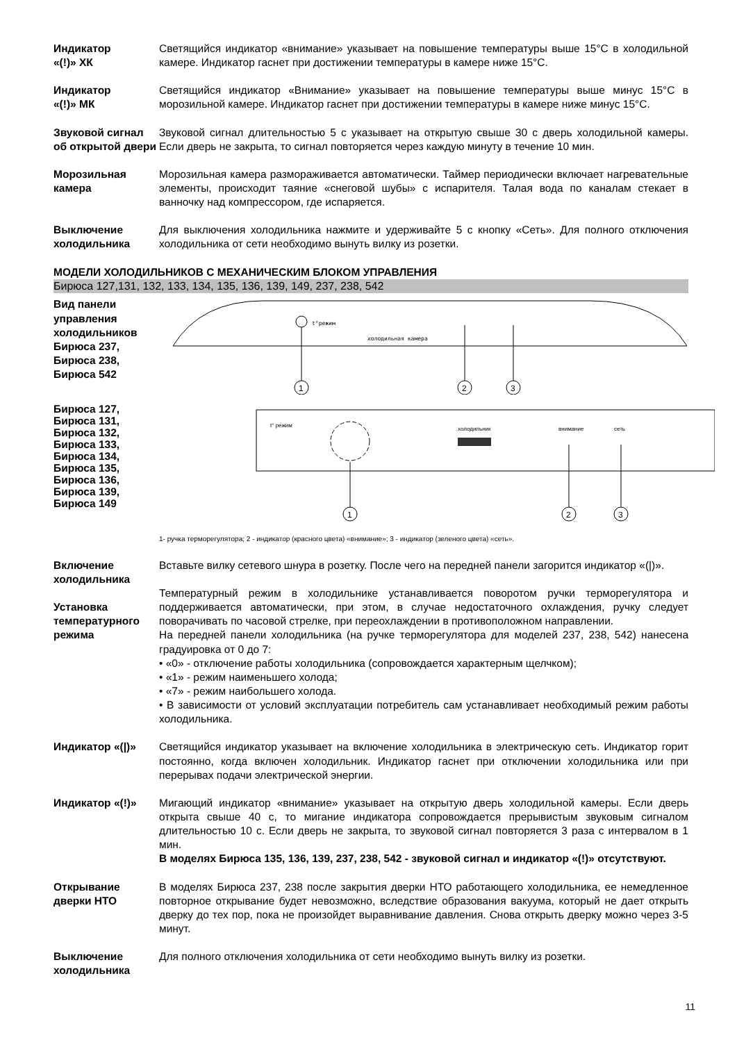Индикатор
«(!)» ХК
Светящийся индикатор «внимание» указывает на повышение температуры выше 15°С в холодильной камере. Индикатор гаснет при достижении температуры в камере ниже 15°С.
Индикатор
«(!)» МК
Светящийся индикатор «Внимание» указывает на повышение температуры выше минус 15°С в морозильной камере. Индикатор гаснет при достижении температуры в камере ниже минус 15°С.
Звуковой сигнал об открытой двери
Звуковой сигнал длительностью 5 с указывает на открытую свыше 30 с дверь холодильной камеры. Если дверь не закрыта, то сигнал повторяется через каждую минуту в течение 10 мин.
Морозильная камера
Морозильная камера размораживается автоматически. Таймер периодически включает нагревательные элементы, происходит таяние «снеговой шубы» с испарителя. Талая вода по каналам стекает в ванночку над компрессором, где испаряется.
Выключение холодильника
Для выключения холодильника нажмите и удерживайте 5 с кнопку «Сеть». Для полного отключения холодильника от сети необходимо вынуть вилку из розетки.
МОДЕЛИ ХОЛОДИЛЬНИКОВ С МЕХАНИЧЕСКИМ БЛОКОМ УПРАВЛЕНИЯ
Бирюса 127,131, 132, 133, 134, 135, 136, 139, 149, 237, 238, 542
Вид панели управления холодильников Бирюса 237, Бирюса 238, Бирюса 542
t°режим
холодильная камера
1
2
3
Бирюса 127,
Бирюса 131,
Бирюса 132,
Бирюса 133,
Бирюса 134,
Бирюса 135,
Бирюса 136,
Бирюса 139,
Бирюса 149
t° режим
холодильник
внимание
сеть
1
2
3
1- ручка терморегулятора; 2 - индикатор (красного цвета) «внимание»; 3 - индикатор (зеленого цвета) «сеть».
Включение холодильника
Установка температурного режима
Вставьте вилку сетевого шнура в розетку. После чего на передней панели загорится индикатор «(|)».
Температурный режим в холодильнике устанавливается поворотом ручки терморегулятора и поддерживается автоматически, при этом, в случае недостаточного охлаждения, ручку следует поворачивать по часовой стрелке, при переохлаждении в противоположном направлении.
На передней панели холодильника (на ручке терморегулятора для моделей 237, 238, 542) нанесена градуировка от 0 до 7:
• «0» - отключение работы холодильника (сопровождается характерным щелчком);
• «1» - режим наименьшего холода;
• «7» - режим наибольшего холода.
• В зависимости от условий эксплуатации потребитель сам устанавливает необходимый режим работы холодильника.
Индикатор «(|)» Светящийся индикатор указывает на включение холодильника в электрическую сеть. Индикатор горит постоянно, когда включен холодильник. Индикатор гаснет при отключении холодильника или при перерывах подачи электрической энергии.
Индикатор «(!)» Мигающий индикатор «внимание» указывает на открытую дверь холодильной камеры. Если дверь открыта свыше 40 с, то мигание индикатора сопровождается прерывистым звуковым сигналом длительностью 10 с. Если дверь не закрыта, то звуковой сигнал повторяется 3 раза с интервалом в 1 мин.
В моделях Бирюса 135, 136, 139, 237, 238, 542 - звуковой сигнал и индикатор «(!)» отсутствуют.
Открывание дверки НТО
В моделях Бирюса 237, 238 после закрытия дверки НТО работающего холодильника, ее немедленное повторное открывание будет невозможно, вследствие образования вакуума, который не дает открыть дверку до тех пор, пока не произойдет выравнивание давления. Снова открыть дверку можно через 3-5 минут.
Выключение холодильника
Для полного отключения холодильника от сети необходимо вынуть вилку из розетки.
11